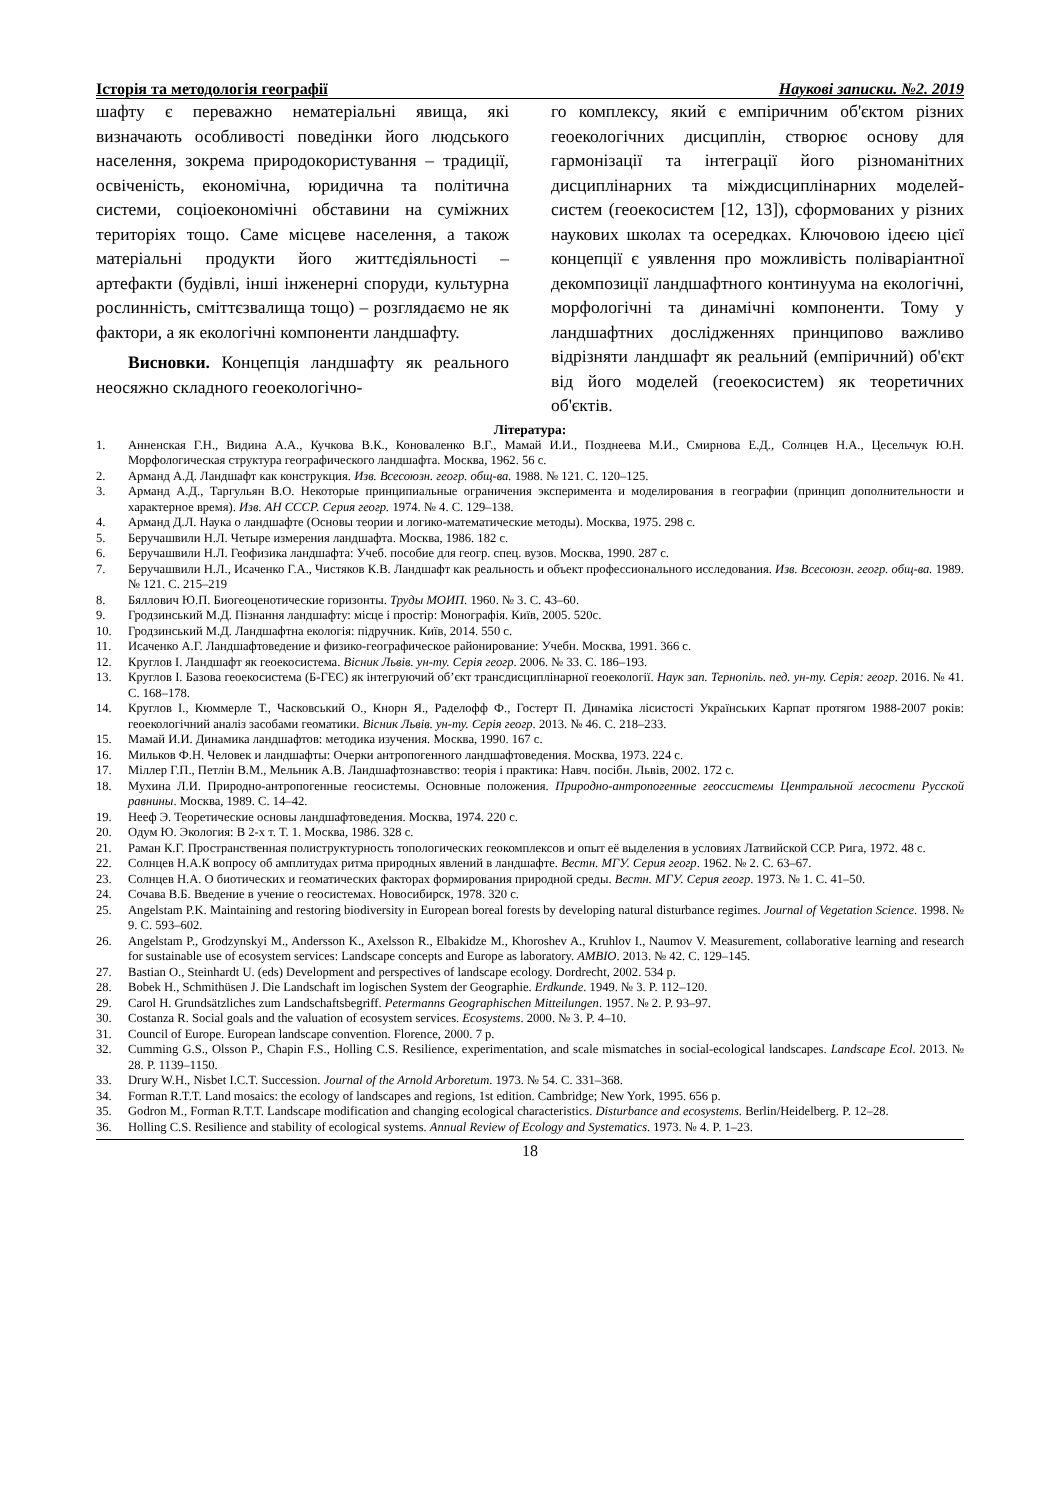Історія та методологія географії Наукові записки. №2. 2019
шафту є переважно нематеріальні явища, які визначають особливості поведінки його людського населення, зокрема природокористування – традиції, освіченість, економічна, юридична та політична системи, соціоекономічні обставини на суміжних територіях тощо. Саме місцеве населення, а також матеріальні продукти його життєдіяльності – артефакти (будівлі, інші інженерні споруди, культурна рослинність, сміттєзвалища тощо) – розглядаємо не як фактори, а як екологічні компоненти ландшафту.
Висновки. Концепція ландшафту як реального неосяжно складного геоекологічно-
го комплексу, який є емпіричним об'єктом різних геоекологічних дисциплін, створює основу для гармонізації та інтеграції його різноманітних дисциплінарних та міждисциплінарних моделей-систем (геоекосистем [12, 13]), сформованих у різних наукових школах та осередках. Ключовою ідеєю цієї концепції є уявлення про можливість поліваріантної декомпозиції ландшафтного континуума на екологічні, морфологічні та динамічні компоненти. Тому у ландшафтних дослідженнях принципово важливо відрізняти ландшафт як реальний (емпіричний) об'єкт від його моделей (геоекосистем) як теоретичних об'єктів.
Література:
1. Анненская Г.Н., Видина А.А., Кучкова В.К., Коноваленко В.Г., Мамай И.И., Позднеева М.И., Смирнова Е.Д., Солнцев Н.А., Цесельчук Ю.Н. Морфологическая структура географического ландшафта. Москва, 1962. 56 с.
2. Арманд А.Д. Ландшафт как конструкция. Изв. Всесоюзн. геогр. общ-ва. 1988. № 121. С. 120–125.
3. Арманд А.Д., Таргульян В.О. Некоторые принципиальные ограничения эксперимента и моделирования в географии (принцип дополнительности и характерное время). Изв. АН СССР. Серия геогр. 1974. № 4. С. 129–138.
4. Арманд Д.Л. Наука о ландшафте (Основы теории и логико-математические методы). Москва, 1975. 298 с.
5. Беручашвили Н.Л. Четыре измерения ландшафта. Москва, 1986. 182 с.
6. Беручашвили Н.Л. Геофизика ландшафта: Учеб. пособие для геогр. спец. вузов. Москва, 1990. 287 с.
7. Беручашвили Н.Л., Исаченко Г.А., Чистяков К.В. Ландшафт как реальность и объект профессионального исследования. Изв. Всесоюзн. геогр. общ-ва. 1989. № 121. С. 215–219
8. Бяллович Ю.П. Биогеоценотические горизонты. Труды МОИП. 1960. № 3. С. 43–60.
9. Гродзинський М.Д. Пізнання ландшафту: місце і простір: Монографія. Київ, 2005. 520с.
10. Гродзинський М.Д. Ландшафтна екологія: підручник. Київ, 2014. 550 с.
11. Исаченко А.Г. Ландшафтоведение и физико-географическое районирование: Учебн. Москва, 1991. 366 с.
12. Круглов І. Ландшафт як геоекосистема. Вісник Львів. ун-ту. Серія геогр. 2006. № 33. С. 186–193.
13. Круглов І. Базова геоекосистема (Б-ГЕС) як інтегруючий об’єкт трансдисциплінарної геоекології. Наук зап. Тернопіль. пед. ун-ту. Серія: геогр. 2016. № 41. С. 168–178.
14. Круглов І., Кюммерле Т., Часковський О., Кнорн Я., Раделофф Ф., Гостерт П. Динаміка лісистості Українських Карпат протягом 1988-2007 років: геоекологічний аналіз засобами геоматики. Вісник Львів. ун-ту. Серія геогр. 2013. № 46. С. 218–233.
15. Мамай И.И. Динамика ландшафтов: методика изучения. Москва, 1990. 167 с.
16. Мильков Ф.Н. Человек и ландшафты: Очерки антропогенного ландшафтоведения. Москва, 1973. 224 с.
17. Міллер Г.П., Петлін В.М., Мельник А.В. Ландшафтознавство: теорія і практика: Навч. посібн. Львів, 2002. 172 с.
18. Мухина Л.И. Природно-антропогенные геосистемы. Основные положения. Природно-антропогенные геоссистемы Центральной лесостепи Русской равнины. Москва, 1989. С. 14–42.
19. Нееф Э. Теоретические основы ландшафтоведения. Москва, 1974. 220 с.
20. Одум Ю. Экология: В 2-х т. Т. 1. Москва, 1986. 328 с.
21. Раман К.Г. Пространственная полиструктурность топологических геокомплексов и опыт её выделения в условиях Латвийской ССР. Рига, 1972. 48 с.
22. Солнцев Н.А.К вопросу об амплитудах ритма природных явлений в ландшафте. Вестн. МГУ. Серия геогр. 1962. № 2. С. 63–67.
23. Солнцев Н.А. О биотических и геоматических факторах формирования природной среды. Вестн. МГУ. Серия геогр. 1973. № 1. С. 41–50.
24. Сочава В.Б. Введение в учение о геосистемах. Новосибирск, 1978. 320 с.
25. Angelstam P.K. Maintaining and restoring biodiversity in European boreal forests by developing natural disturbance regimes. Journal of Vegetation Science. 1998. № 9. С. 593–602.
26. Angelstam P., Grodzynskyi M., Andersson K., Axelsson R., Elbakidze M., Khoroshev A., Kruhlov I., Naumov V. Measurement, collaborative learning and research for sustainable use of ecosystem services: Landscape concepts and Europe as laboratory. AMBIO. 2013. № 42. С. 129–145.
27. Bastian O., Steinhardt U. (eds) Development and perspectives of landscape ecology. Dordrecht, 2002. 534 p.
28. Bobek H., Schmithüsen J. Die Landschaft im logischen System der Geographie. Erdkunde. 1949. № 3. P. 112–120.
29. Carol H. Grundsätzliches zum Landschaftsbegriff. Petermanns Geographischen Mitteilungen. 1957. № 2. P. 93–97.
30. Costanza R. Social goals and the valuation of ecosystem services. Ecosystems. 2000. № 3. P. 4–10.
31. Council of Europe. European landscape convention. Florence, 2000. 7 p.
32. Cumming G.S., Olsson P., Chapin F.S., Holling C.S. Resilience, experimentation, and scale mismatches in social-ecological landscapes. Landscape Ecol. 2013. № 28. P. 1139–1150.
33. Drury W.H., Nisbet I.C.T. Succession. Journal of the Arnold Arboretum. 1973. № 54. С. 331–368.
34. Forman R.T.T. Land mosaics: the ecology of landscapes and regions, 1st edition. Cambridge; New York, 1995. 656 p.
35. Godron M., Forman R.T.T. Landscape modification and changing ecological characteristics. Disturbance and ecosystems. Berlin/Heidelberg. P. 12–28.
36. Holling C.S. Resilience and stability of ecological systems. Annual Review of Ecology and Systematics. 1973. № 4. P. 1–23.
18